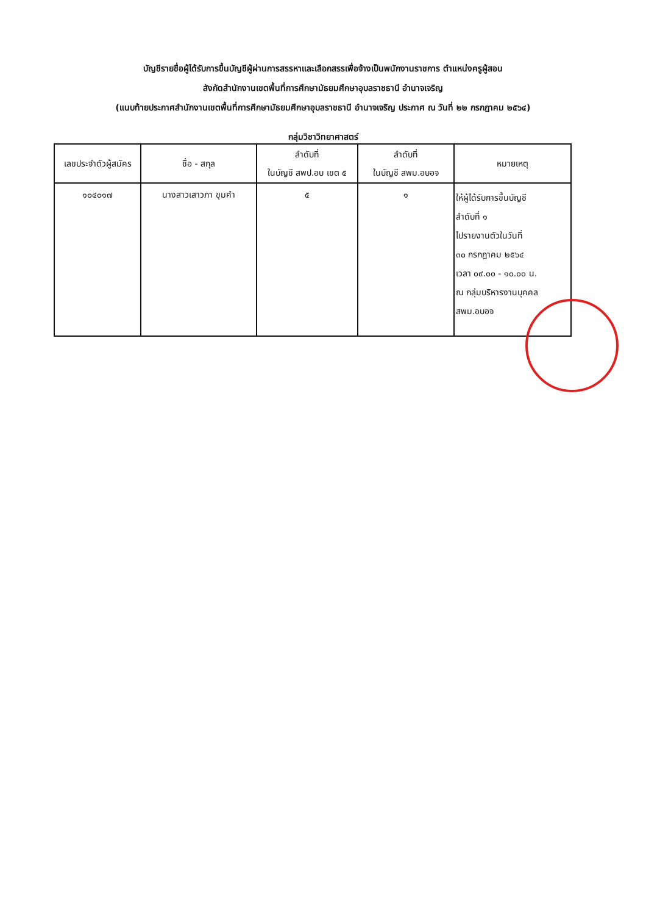บัญชีรายชื่อผู้ได้รับการขึ้นบัญชีผู้ผ่านการสรรหาและเลือกสรรเพื่อจ้างเป็นพนักงานราชการ ตำแหน่งครูผู้สอน
สังกัดสำนักงานเขตพื้นที่การศึกษามัธยมศึกษาอุบลราชธานี อำนาจเจริญ
(แนบท้ายประกาศสำนักงานเขตพื้นที่การศึกษามัธยมศึกษาอุบลราชธานี อำนาจเจริญ ประกาศ ณ วันที่ ๒๒ กรกฎาคม ๒๕๖๔)
กลุ่มวิชาวิทยาศาสตร์
| เลขประจำตัวผู้สมัคร | ชื่อ - สกุล | ลำดับที่ ในบัญชี สพป.อบ เขต ๕ | ลำดับที่ ในบัญชี สพม.อบอจ | หมายเหตุ |
| --- | --- | --- | --- | --- |
| ๑๐๔๐๑๗ | นางสาวเสาวภา ขุมคำ | ๕ | ๑ | ให้ผู้ได้รับการขึ้นบัญชี ลำดับที่ ๑ ไปรายงานตัวในวันที่ ๓๐ กรกฎาคม ๒๕๖๔ เวลา ๐๙.๐๐ - ๑๐.๐๐ น. ณ กลุ่มบริหารงานบุคคล สพม.อบอจ |